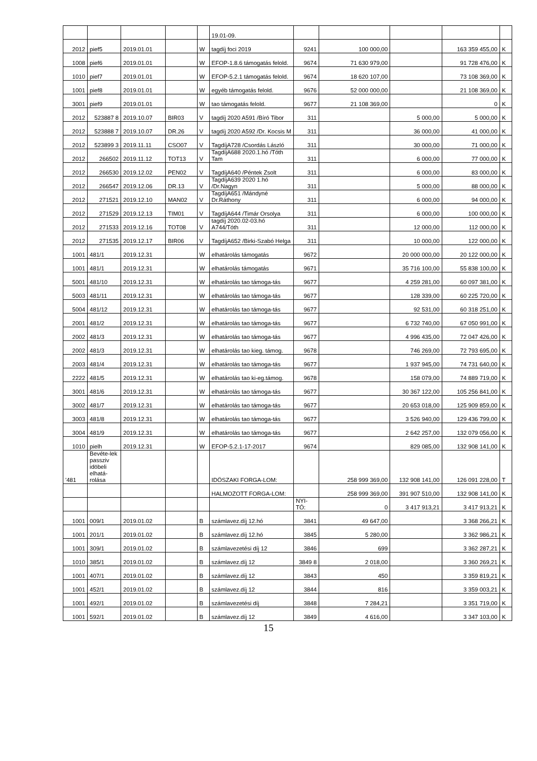| | | | | | 19.01-09. | | | | | |
| 2012 | pief5 | 2019.01.01 | | W | tagdíj foci 2019 | 9241 | 100 000,00 | | 163 359 455,00 | K |
| 1008 | pief6 | 2019.01.01 | | W | EFOP-1.8.6 támogatás felold. | 9674 | 71 630 979,00 | | 91 728 476,00 | K |
| 1010 | pief7 | 2019.01.01 | | W | EFOP-5.2.1 támogatás felold. | 9674 | 18 620 107,00 | | 73 108 369,00 | K |
| 1001 | pief8 | 2019.01.01 | | W | egyéb támogatás felold. | 9676 | 52 000 000,00 | | 21 108 369,00 | K |
| 3001 | pief9 | 2019.01.01 | | W | tao támogatás felold. | 9677 | 21 108 369,00 | | 0 | K |
| 2012 | 523887 8 | 2019.10.07 | BIR03 | V | tagdíj 2020 A591 /Bíró Tibor | 311 | | 5 000,00 | 5 000,00 | K |
| 2012 | 523888 7 | 2019.10.07 | DR.26 | V | tagdíj 2020 A592 /Dr. Kocsis M | 311 | | 36 000,00 | 41 000,00 | K |
| 2012 | 523899 3 | 2019.11.11 | CSO07 | V | TagdíjA728 /Csordás László | 311 | | 30 000,00 | 71 000,00 | K |
| 2012 | 266502 | 2019.11.12 | TOT13 | V | TagdíjA688 2020.1.hó /Tóth Tam | 311 | | 6 000,00 | 77 000,00 | K |
| 2012 | 266530 | 2019.12.02 | PEN02 | V | TagdíjA640 /Péntek Zsolt | 311 | | 6 000,00 | 83 000,00 | K |
| 2012 | 266547 | 2019.12.06 | DR.13 | V | TagdíjA639 2020 1.hó /Dr.Nagyn | 311 | | 5 000,00 | 88 000,00 | K |
| 2012 | 271521 | 2019.12.10 | MAN02 | V | TagdíjA651 /Mándyné Dr.Ráthony | 311 | | 6 000,00 | 94 000,00 | K |
| 2012 | 271529 | 2019.12.13 | TIM01 | V | TagdíjA644 /Timár Orsolya | 311 | | 6 000,00 | 100 000,00 | K |
| 2012 | 271533 | 2019.12.16 | TOT08 | V | tagdíj 2020.02-03.hó A744/Tóth | 311 | | 12 000,00 | 112 000,00 | K |
| 2012 | 271535 | 2019.12.17 | BIR06 | V | TagdíjA652 /Birki-Szabó Helga | 311 | | 10 000,00 | 122 000,00 | K |
| 1001 | 481/1 | 2019.12.31 | | W | elhatárolás támogatás | 9672 | | 20 000 000,00 | 20 122 000,00 | K |
| 1001 | 481/1 | 2019.12.31 | | W | elhatárolás támogatás | 9671 | | 35 716 100,00 | 55 838 100,00 | K |
| 5001 | 481/10 | 2019.12.31 | | W | elhatárolás tao támoga-tás | 9677 | | 4 259 281,00 | 60 097 381,00 | K |
| 5003 | 481/11 | 2019.12.31 | | W | elhatárolás tao támoga-tás | 9677 | | 128 339,00 | 60 225 720,00 | K |
| 5004 | 481/12 | 2019.12.31 | | W | elhatárolás tao támoga-tás | 9677 | | 92 531,00 | 60 318 251,00 | K |
| 2001 | 481/2 | 2019.12.31 | | W | elhatárolás tao támoga-tás | 9677 | | 6 732 740,00 | 67 050 991,00 | K |
| 2002 | 481/3 | 2019.12.31 | | W | elhatárolás tao támoga-tás | 9677 | | 4 996 435,00 | 72 047 426,00 | K |
| 2002 | 481/3 | 2019.12.31 | | W | elhatárolás tao kieg. támog. | 9678 | | 746 269,00 | 72 793 695,00 | K |
| 2003 | 481/4 | 2019.12.31 | | W | elhatárolás tao támoga-tás | 9677 | | 1 937 945,00 | 74 731 640,00 | K |
| 2222 | 481/5 | 2019.12.31 | | W | elhatárolás tao ki-eg.támog. | 9678 | | 158 079,00 | 74 889 719,00 | K |
| 3001 | 481/6 | 2019.12.31 | | W | elhatárolás tao támoga-tás | 9677 | | 30 367 122,00 | 105 256 841,00 | K |
| 3002 | 481/7 | 2019.12.31 | | W | elhatárolás tao támoga-tás | 9677 | | 20 653 018,00 | 125 909 859,00 | K |
| 3003 | 481/8 | 2019.12.31 | | W | elhatárolás tao támoga-tás | 9677 | | 3 526 940,00 | 129 436 799,00 | K |
| 3004 | 481/9 | 2019.12.31 | | W | elhatárolás tao támoga-tás | 9677 | | 2 642 257,00 | 132 079 056,00 | K |
| 1010 | pielh | 2019.12.31 | | W | EFOP-5.2.1-17-2017 | 9674 | | 829 085,00 | 132 908 141,00 | K |
| '481 | Bevéte-lek passziv idöbeli elhatá-rolása | | | | IDÖSZAKI FORGA-LOM: | | 258 999 369,00 | 132 908 141,00 | 126 091 228,00 | T |
| | | | | | HALMOZOTT FORGA-LOM: | | 258 999 369,00 | 391 907 510,00 | 132 908 141,00 | K |
| | | | | | | NYI-TÓ: | 0 | 3 417 913,21 | 3 417 913,21 | K |
| 1001 | 009/1 | 2019.01.02 | | B | számlavez.díj 12.hó | 3841 | 49 647,00 | | 3 368 266,21 | K |
| 1001 | 201/1 | 2019.01.02 | | B | számlavez.díj 12.hó | 3845 | 5 280,00 | | 3 362 986,21 | K |
| 1001 | 309/1 | 2019.01.02 | | B | számlavezetési díj 12 | 3846 | 699 | | 3 362 287,21 | K |
| 1010 | 385/1 | 2019.01.02 | | B | számlavez.díj 12 | 3849 8 | 2 018,00 | | 3 360 269,21 | K |
| 1001 | 407/1 | 2019.01.02 | | B | számlavez.díj 12 | 3843 | 450 | | 3 359 819,21 | K |
| 1001 | 452/1 | 2019.01.02 | | B | számlavez.díj 12 | 3844 | 816 | | 3 359 003,21 | K |
| 1001 | 492/1 | 2019.01.02 | | B | számlavezetési díj | 3848 | 7 284,21 | | 3 351 719,00 | K |
| 1001 | 592/1 | 2019.01.02 | | B | számlavez.díj 12 | 3849 | 4 616,00 | | 3 347 103,00 | K |
15